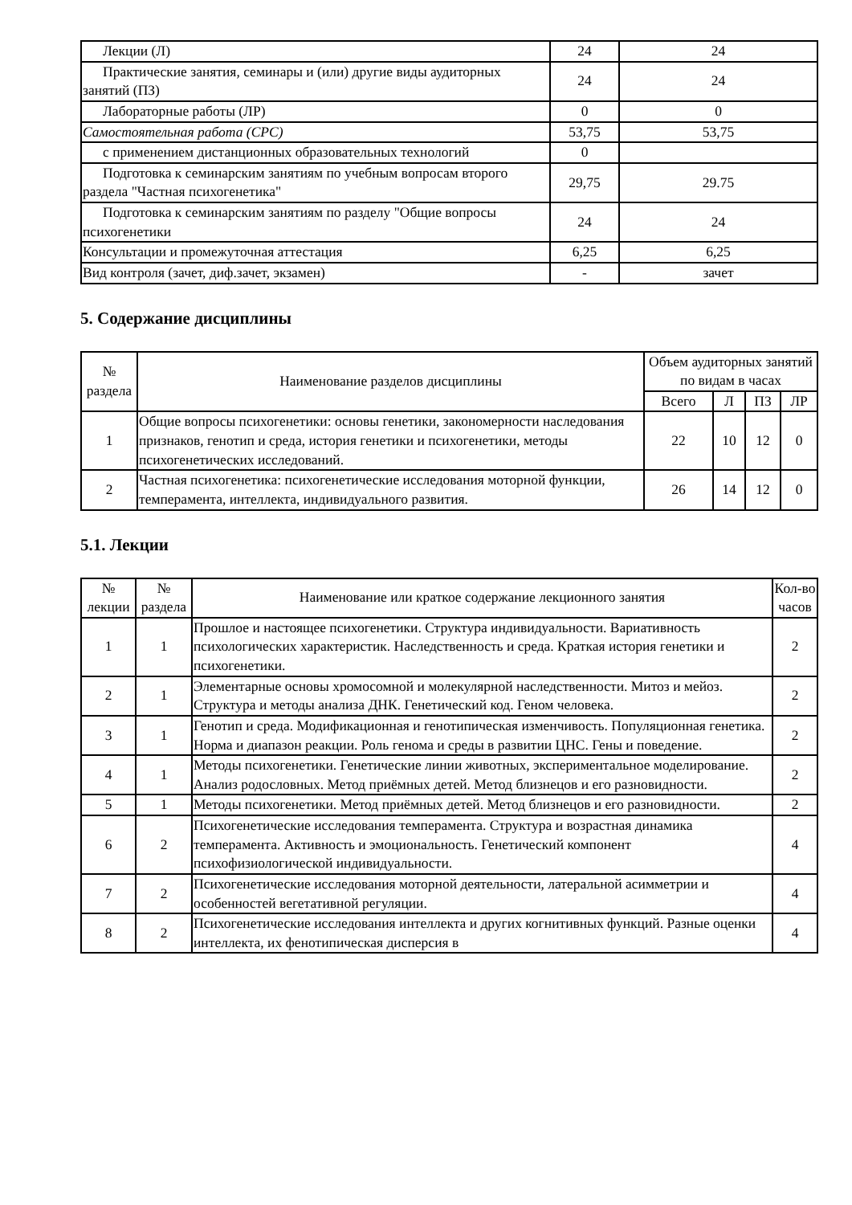| Лекции (Л) | 24 | 24 |
| Практические занятия, семинары и (или) другие виды аудиторных занятий (ПЗ) | 24 | 24 |
| Лабораторные работы (ЛР) | 0 | 0 |
| Самостоятельная работа (СРС) | 53,75 | 53,75 |
| с применением дистанционных образовательных технологий | 0 | |
| Подготовка к семинарским занятиям по учебным вопросам второго раздела "Частная психогенетика" | 29,75 | 29.75 |
| Подготовка к семинарским занятиям по разделу "Общие вопросы психогенетики | 24 | 24 |
| Консультации и промежуточная аттестация | 6,25 | 6,25 |
| Вид контроля (зачет, диф.зачет, экзамен) | - | зачет |
5. Содержание дисциплины
| № раздела | Наименование разделов дисциплины | Объем аудиторных занятий по видам в часах | | | |
| --- | --- | --- | --- | --- | --- |
| | | Всего | Л | ПЗ | ЛР |
| 1 | Общие вопросы психогенетики: основы генетики, закономерности наследования признаков, генотип и среда, история генетики и психогенетики, методы психогенетических исследований. | 22 | 10 | 12 | 0 |
| 2 | Частная психогенетика: психогенетические исследования моторной функции, темперамента, интеллекта, индивидуального развития. | 26 | 14 | 12 | 0 |
5.1. Лекции
| № лекции | № раздела | Наименование или краткое содержание лекционного занятия | Кол-во часов |
| --- | --- | --- | --- |
| 1 | 1 | Прошлое и настоящее психогенетики. Структура индивидуальности. Вариативность психологических характеристик. Наследственность и среда. Краткая история генетики и психогенетики. | 2 |
| 2 | 1 | Элементарные основы хромосомной и молекулярной наследственности. Митоз и мейоз. Структура и методы анализа ДНК. Генетический код. Геном человека. | 2 |
| 3 | 1 | Генотип и среда. Модификационная и генотипическая изменчивость. Популяционная генетика. Норма и диапазон реакции. Роль генома и среды в развитии ЦНС. Гены и поведение. | 2 |
| 4 | 1 | Методы психогенетики. Генетические линии животных, экспериментальное моделирование. Анализ родословных. Метод приёмных детей. Метод близнецов и его разновидности. | 2 |
| 5 | 1 | Методы психогенетики. Метод приёмных детей. Метод близнецов и его разновидности. | 2 |
| 6 | 2 | Психогенетические исследования темперамента. Структура и возрастная динамика темперамента. Активность и эмоциональность. Генетический компонент психофизиологической индивидуальности. | 4 |
| 7 | 2 | Психогенетические исследования моторной деятельности, латеральной асимметрии и особенностей вегетативной регуляции. | 4 |
| 8 | 2 | Психогенетические исследования интеллекта и других когнитивных функций. Разные оценки интеллекта, их фенотипическая дисперсия в | 4 |